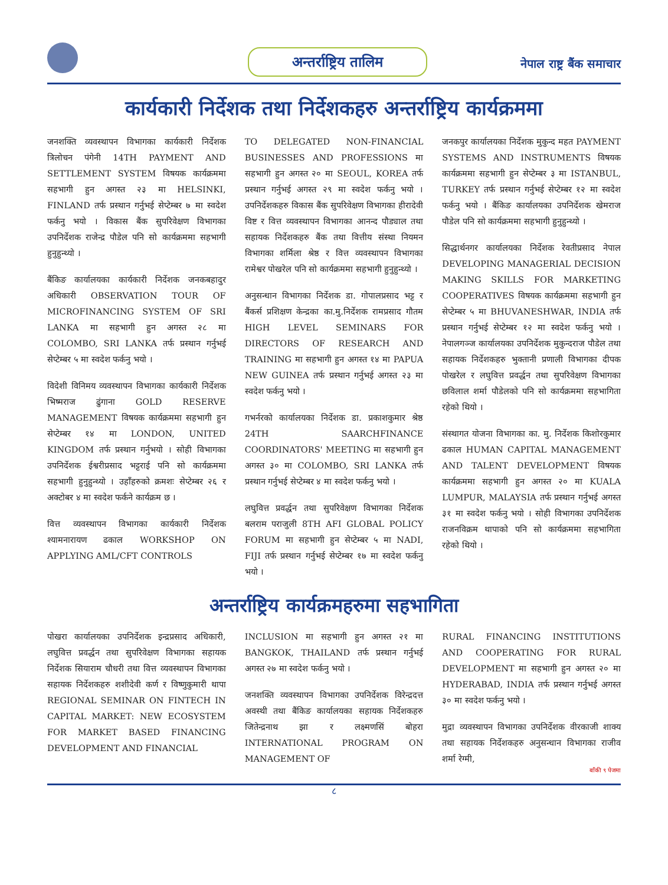अन्तर्राष्ट्रिय तालिम
नेपाल राष्ट्र बैंक समाचार
कार्यकारी निर्देशक तथा निर्देशकहरु अन्तर्राष्ट्रिय कार्यक्रममा
जनशक्ति व्यवस्थापन विभागका कार्यकारी निर्देशक त्रिलोचन पंगेनी 14TH PAYMENT AND SETTLEMENT SYSTEM विषयक कार्यक्रममा सहभागी हुन अगस्त २३ मा HELSINKI, FINLAND तर्फ प्रस्थान गर्नुभई सेप्टेम्बर ७ मा स्वदेश फर्कनु भयो । विकास बैंक सुपरिवेक्षण विभागका उपनिर्देशक राजेन्द्र पौडेल पनि सो कार्यक्रममा सहभागी हुनुहुन्थ्यो ।
बैंकिङ कार्यालयका कार्यकारी निर्देशक जनकबहादुर अधिकारी OBSERVATION TOUR OF MICROFINANCING SYSTEM OF SRI LANKA मा सहभागी हुन अगस्त २८ मा COLOMBO, SRI LANKA तर्फ प्रस्थान गर्नुभई सेप्टेम्बर ५ मा स्वदेश फर्कनु भयो ।
विदेशी विनिमय व्यवस्थापन विभागका कार्यकारी निर्देशक भिष्मराज ढुंगाना GOLD RESERVE MANAGEMENT विषयक कार्यक्रममा सहभागी हुन सेप्टेम्बर १४ मा LONDON, UNITED KINGDOM तर्फ प्रस्थान गर्नुभयो । सोही विभागका उपनिर्देशक ईश्वरीप्रसाद भट्टराई पनि सो कार्यक्रममा सहभागी हुनुहुन्थ्यो । उहाँहरुको क्रमशः सेप्टेम्बर २६ र अक्टोबर ४ मा स्वदेश फर्कने कार्यक्रम छ ।
वित्त व्यवस्थापन विभागका कार्यकारी निर्देशक श्यामनारायण ढकाल WORKSHOP ON APPLYING AML/CFT CONTROLS
TO DELEGATED NON-FINANCIAL BUSINESSES AND PROFESSIONS मा सहभागी हुन अगस्त २० मा SEOUL, KOREA तर्फ प्रस्थान गर्नुभई अगस्त २९ मा स्वदेश फर्कनु भयो । उपनिर्देशकहरु विकास बैंक सुपरिवेक्षण विभागका हीरादेवी विष्ट र वित्त व्यवस्थापन विभागका आनन्द पौड्याल तथा सहायक निर्देशकहरु बैंक तथा वित्तीय संस्था नियमन विभागका शर्मिला श्रेष्ठ र वित्त व्यवस्थापन विभागका रामेश्वर पोखरेल पनि सो कार्यक्रममा सहभागी हुनुहुन्थ्यो ।
अनुसन्धान विभागका निर्देशक डा. गोपालप्रसाद भट्ट र बैंकर्स प्रशिक्षण केन्द्रका का.मु.निर्देशक रामप्रसाद गौतम HIGH LEVEL SEMINARS FOR DIRECTORS OF RESEARCH AND TRAINING मा सहभागी हुन अगस्त १४ मा PAPUA NEW GUINEA तर्फ प्रस्थान गर्नुभई अगस्त २३ मा स्वदेश फर्कनु भयो ।
गभर्नरको कार्यालयका निर्देशक डा. प्रकाशकुमार श्रेष्ठ 24TH SAARCHFINANCE COORDINATORS' MEETING मा सहभागी हुन अगस्त ३० मा COLOMBO, SRI LANKA तर्फ प्रस्थान गर्नुभई सेप्टेम्बर ४ मा स्वदेश फर्कनु भयो ।
लघुवित्त प्रवर्द्धन तथा सुपरिवेक्षण विभागका निर्देशक बलराम पराजुली 8TH AFI GLOBAL POLICY FORUM मा सहभागी हुन सेप्टेम्बर ५ मा NADI, FIJI तर्फ प्रस्थान गर्नुभई सेप्टेम्बर १७ मा स्वदेश फर्कनु भयो ।
जनकपुर कार्यालयका निर्देशक मुकुन्द महत PAYMENT SYSTEMS AND INSTRUMENTS विषयक कार्यक्रममा सहभागी हुन सेप्टेम्बर ३ मा ISTANBUL, TURKEY तर्फ प्रस्थान गर्नुभई सेप्टेम्बर १२ मा स्वदेश फर्कनु भयो । बैंकिङ कार्यालयका उपनिर्देशक खेमराज पौडेल पनि सो कार्यक्रममा सहभागी हुनुहुन्थ्यो ।
सिद्धार्थनगर कार्यालयका निर्देशक रेवतीप्रसाद नेपाल DEVELOPING MANAGERIAL DECISION MAKING SKILLS FOR MARKETING COOPERATIVES विषयक कार्यक्रममा सहभागी हुन सेप्टेम्बर ५ मा BHUVANESHWAR, INDIA तर्फ प्रस्थान गर्नुभई सेप्टेम्बर १२ मा स्वदेश फर्कनु भयो । नेपालगञ्ज कार्यालयका उपनिर्देशक मुकुन्दराज पौडेल तथा सहायक निर्देशकहरु भुक्तानी प्रणाली विभागका दीपक पोखरेल र लघुवित्त प्रवर्द्धन तथा सुपरिवेक्षण विभागका छविलाल शर्मा पौडेलको पनि सो कार्यक्रममा सहभागिता रहेको थियो ।
संस्थागत योजना विभागका का. मु. निर्देशक किशोरकुमार ढकाल HUMAN CAPITAL MANAGEMENT AND TALENT DEVELOPMENT विषयक कार्यक्रममा सहभागी हुन अगस्त २० मा KUALA LUMPUR, MALAYSIA तर्फ प्रस्थान गर्नुभई अगस्त ३१ मा स्वदेश फर्कनु भयो । सोही विभागका उपनिर्देशक राजनविक्रम थापाको पनि सो कार्यक्रममा सहभागिता रहेको थियो ।
अन्तर्राष्ट्रिय कार्यक्रमहरुमा सहभागिता
पोखरा कार्यालयका उपनिर्देशक इन्द्रप्रसाद अधिकारी, लघुवित्त प्रवर्द्धन तथा सुपरिवेक्षण विभागका सहायक निर्देशक सियाराम चौधरी तथा वित्त व्यवस्थापन विभागका सहायक निर्देशकहरु शशीदेवी कर्ण र विष्णुकुमारी थापा REGIONAL SEMINAR ON FINTECH IN CAPITAL MARKET: NEW ECOSYSTEM FOR MARKET BASED FINANCING DEVELOPMENT AND FINANCIAL
INCLUSION मा सहभागी हुन अगस्त २१ मा BANGKOK, THAILAND तर्फ प्रस्थान गर्नुभई अगस्त २७ मा स्वदेश फर्कनु भयो ।
जनशक्ति व्यवस्थापन विभागका उपनिर्देशक विरेन्द्रदत्त अवस्थी तथा बैंकिङ कार्यालयका सहायक निर्देशकहरु जितेन्द्रनाथ झा र लक्ष्मणसिं बोहरा INTERNATIONAL PROGRAM ON MANAGEMENT OF
RURAL FINANCING INSTITUTIONS AND COOPERATING FOR RURAL DEVELOPMENT मा सहभागी हुन अगस्त २० मा HYDERABAD, INDIA तर्फ प्रस्थान गर्नुभई अगस्त ३० मा स्वदेश फर्कनु भयो ।
मुद्रा व्यवस्थापन विभागका उपनिर्देशक वीरकाजी शाक्य तथा सहायक निर्देशकहरु अनुसन्धान विभागका राजीव शर्मा रेग्मी,
बाँकी ९ पेजमा
८